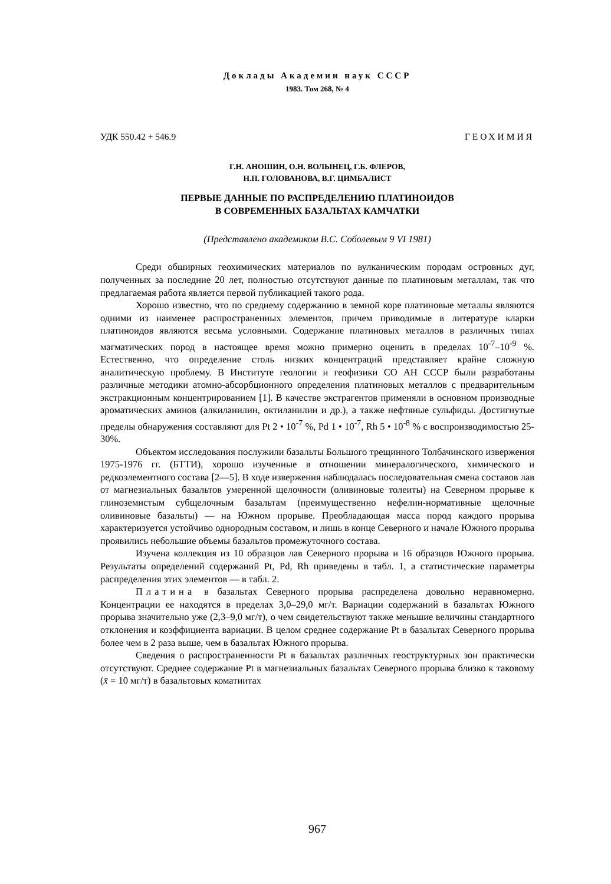Доклады Академии наук СССР
1983. Том 268, № 4
УДК 550.42 + 546.9 ГЕОХИМИЯ
Г.Н. АНОШИН, О.Н. ВОЛЫНЕЦ, Г.Б. ФЛЕРОВ,
Н.П. ГОЛОВАНОВА, В.Г. ЦИМБАЛИСТ
ПЕРВЫЕ ДАННЫЕ ПО РАСПРЕДЕЛЕНИЮ ПЛАТИНОИДОВ
В СОВРЕМЕННЫХ БАЗАЛЬТАХ КАМЧАТКИ
(Представлено академиком В.С. Соболевым 9 VI 1981)
Среди обширных геохимических материалов по вулканическим породам островных дуг, полученных за последние 20 лет, полностью отсутствуют данные по платиновым металлам, так что предлагаемая работа является первой публикацией такого рода.
Хорошо известно, что по среднему содержанию в земной коре платиновые металлы являются одними из наименее распространенных элементов, причем приводимые в литературе кларки платиноидов являются весьма условными. Содержание платиновых металлов в различных типах магматических пород в настоящее время можно примерно оценить в пределах 10<sup>-7</sup>–10<sup>-9</sup> %. Естественно, что определение столь низких концентраций представляет крайне сложную аналитическую проблему. В Институте геологии и геофизики СО АН СССР были разработаны различные методики атомно-абсорбционного определения платиновых металлов с предварительным экстракционным концентрированием [1]. В качестве экстрагентов применяли в основном производные ароматических аминов (алкиланилин, октиланилин и др.), а также нефтяные сульфиды. Достигнутые пределы обнаружения составляют для Pt 2 • 10<sup>-7</sup> %, Pd 1 • 10<sup>-7</sup>, Rh 5 • 10<sup>-8</sup> % с воспроизводимостью 25-30%.
Объектом исследования послужили базальты Большого трещинного Толбачинского извержения 1975-1976 гг. (БТТИ), хорошо изученные в отношении минералогического, химического и редкоэлементного состава [2—5]. В ходе извержения наблюдалась последовательная смена составов лав от магнезиальных базальтов умеренной щелочности (оливиновые толеиты) на Северном прорыве к глиноземистым субщелочным базальтам (преимущественно нефелин-нормативные щелочные оливиновые базальты) — на Южном прорыве. Преобладающая масса пород каждого прорыва характеризуется устойчиво однородным составом, и лишь в конце Северного и начале Южного прорыва проявились небольшие объемы базальтов промежуточного состава.
Изучена коллекция из 10 образцов лав Северного прорыва и 16 образцов Южного прорыва. Результаты определений содержаний Pt, Pd, Rh приведены в табл. 1, а статистические параметры распределения этих элементов — в табл. 2.
Платина в базальтах Северного прорыва распределена довольно неравномерно. Концентрации ее находятся в пределах 3,0–29,0 мг/т. Вариации содержаний в базальтах Южного прорыва значительно уже (2,3–9,0 мг/т), о чем свидетельствуют также меньшие величины стандартного отклонения и коэффициента вариации. В целом среднее содержание Pt в базальтах Северного прорыва более чем в 2 раза выше, чем в базальтах Южного прорыва.
Сведения о распространенности Pt в базальтах различных геоструктурных зон практически отсутствуют. Среднее содержание Pt в магнезиальных базальтах Северного прорыва близко к таковому (x̄ = 10 мг/т) в базальтовых коматиитах
967